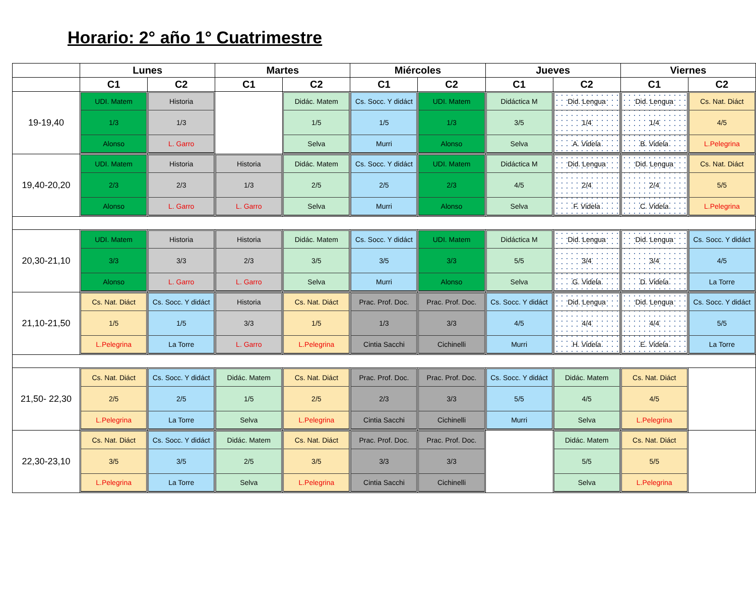Horario: 2° año 1° Cuatrimestre
| | Lunes | | Martes | | Miércoles | | Jueves | | Viernes | |
| --- | --- | --- | --- | --- | --- | --- | --- | --- | --- | --- |
| | C1 | C2 | C1 | C2 | C1 | C2 | C1 | C2 | C1 | C2 |
| 19-19,40 | UDI. Matem 1/3 Alonso | Historia 1/3 L. Garro | | Didác. Matem 1/5 Selva | Cs. Socc. Y didáct 1/5 Murri | UDI. Matem 1/3 Alonso | Didáctica M 3/5 Selva | Did. Lengua 1/4 A. Videla | Did. Lengua 1/4 B. Videla | Cs. Nat. Diáct 4/5 L.Pelegrina |
| 19,40-20,20 | UDI. Matem 2/3 Alonso | Historia 2/3 L. Garro | Historia 1/3 L. Garro | Didác. Matem 2/5 Selva | Cs. Socc. Y didáct 2/5 Murri | UDI. Matem 2/3 Alonso | Didáctica M 4/5 Selva | Did. Lengua 2/4 F. Videla | Did. Lengua 2/4 C. Videla | Cs. Nat. Diáct 5/5 L.Pelegrina |
| 20,30-21,10 | UDI. Matem 3/3 Alonso | Historia 3/3 L. Garro | Historia 2/3 L. Garro | Didác. Matem 3/5 Selva | Cs. Socc. Y didáct 3/5 Murri | UDI. Matem 3/3 Alonso | Didáctica M 5/5 Selva | Did. Lengua 3/4 G. Videla | Did. Lengua 3/4 D. Videla | Cs. Socc. Y didáct 4/5 La Torre |
| 21,10-21,50 | Cs. Nat. Diáct 1/5 L.Pelegrina | Cs. Socc. Y didáct 1/5 La Torre | Historia 3/3 L. Garro | Cs. Nat. Diáct 1/5 L.Pelegrina | Prac. Prof. Doc. 1/3 Cintia Sacchi | Prac. Prof. Doc. 3/3 Cichinelli | Cs. Socc. Y didáct 4/5 Murri | Did. Lengua 4/4 H. Videla | Did. Lengua 4/4 E. Videla | Cs. Socc. Y didáct 5/5 La Torre |
| 21,50- 22,30 | Cs. Nat. Diáct 2/5 L.Pelegrina | Cs. Socc. Y didáct 2/5 La Torre | Didác. Matem 1/5 Selva | Cs. Nat. Diáct 2/5 L.Pelegrina | Prac. Prof. Doc. 2/3 Cintia Sacchi | Prac. Prof. Doc. 3/3 Cichinelli | Cs. Socc. Y didáct 5/5 Murri | Didác. Matem 4/5 Selva | Cs. Nat. Diáct 4/5 L.Pelegrina | |
| 22,30-23,10 | Cs. Nat. Diáct 3/5 L.Pelegrina | Cs. Socc. Y didáct 3/5 La Torre | Didác. Matem 2/5 Selva | Cs. Nat. Diáct 3/5 L.Pelegrina | Prac. Prof. Doc. 3/3 Cintia Sacchi | Prac. Prof. Doc. 3/3 Cichinelli | | Didác. Matem 5/5 Selva | Cs. Nat. Diáct 5/5 L.Pelegrina | |